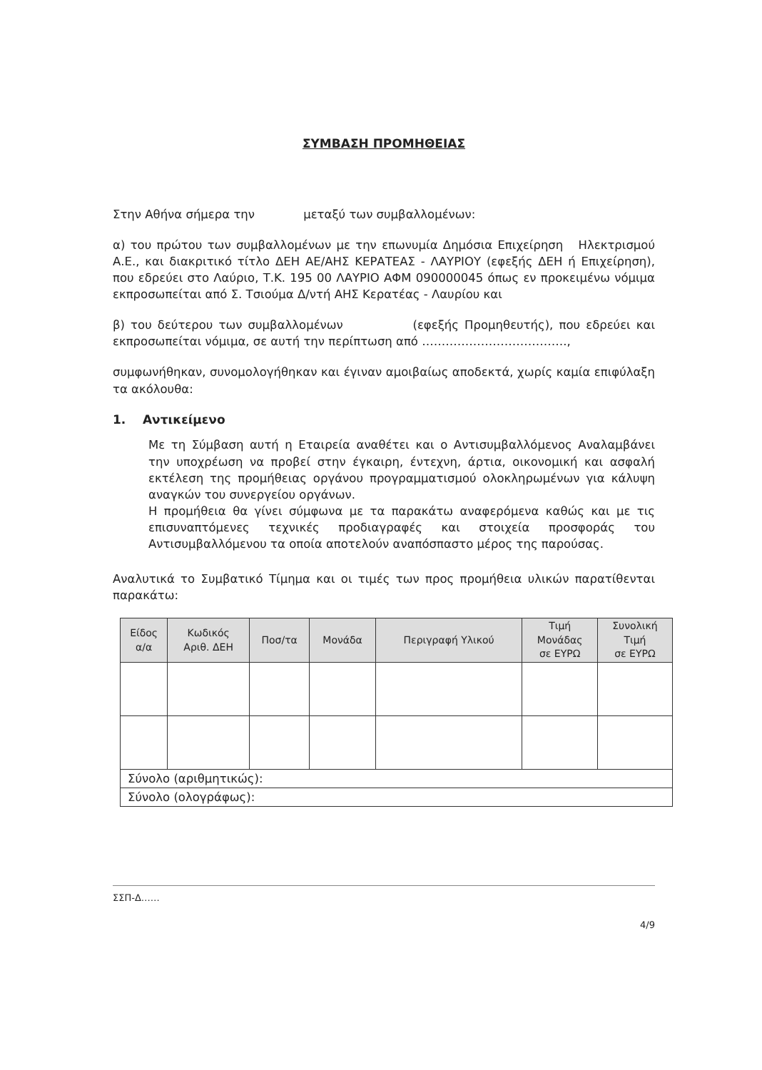ΣΥΜΒΑΣΗ ΠΡΟΜΗΘΕΙΑΣ
Στην Αθήνα σήμερα την μεταξύ των συμβαλλομένων:
α) του πρώτου των συμβαλλομένων με την επωνυμία Δημόσια Επιχείρηση Ηλεκτρισμού Α.Ε., και διακριτικό τίτλο ΔΕΗ ΑΕ/ΑΗΣ ΚΕΡΑΤΕΑΣ - ΛΑΥΡΙΟΥ (εφεξής ΔΕΗ ή Επιχείρηση), που εδρεύει στο Λαύριο, Τ.Κ. 195 00 ΛΑΥΡΙΟ ΑΦΜ 090000045 όπως εν προκειμένω νόμιμα εκπροσωπείται από Σ. Τσιούμα Δ/ντή ΑΗΣ Κερατέας - Λαυρίου και
β) του δεύτερου των συμβαλλομένων (εφεξής Προμηθευτής), που εδρεύει και εκπροσωπείται νόμιμα, σε αυτή την περίπτωση από ……………………………….,
συμφωνήθηκαν, συνομολογήθηκαν και έγιναν αμοιβαίως αποδεκτά, χωρίς καμία επιφύλαξη τα ακόλουθα:
1. Αντικείμενο
Με τη Σύμβαση αυτή η Εταιρεία αναθέτει και ο Αντισυμβαλλόμενος Αναλαμβάνει την υποχρέωση να προβεί στην έγκαιρη, έντεχνη, άρτια, οικονομική και ασφαλή εκτέλεση της προμήθειας οργάνου προγραμματισμού ολοκληρωμένων για κάλυψη αναγκών του συνεργείου οργάνων.
Η προμήθεια θα γίνει σύμφωνα με τα παρακάτω αναφερόμενα καθώς και με τις επισυναπτόμενες τεχνικές προδιαγραφές και στοιχεία προσφοράς του Αντισυμβαλλόμενου τα οποία αποτελούν αναπόσπαστο μέρος της παρούσας.
Αναλυτικά το Συμβατικό Τίμημα και οι τιμές των προς προμήθεια υλικών παρατίθενται παρακάτω:
| Είδος α/α | Κωδικός Αριθ. ΔΕΗ | Ποσ/τα | Μονάδα | Περιγραφή Υλικού | Τιμή Μονάδας σε ΕΥΡΩ | Συνολική Τιμή σε ΕΥΡΩ |
| --- | --- | --- | --- | --- | --- | --- |
| Σύνολο (αριθμητικώς): | | | | | | |
| Σύνολο (ολογράφως): | | | | | | |
ΣΣΠ-Δ……
4/9